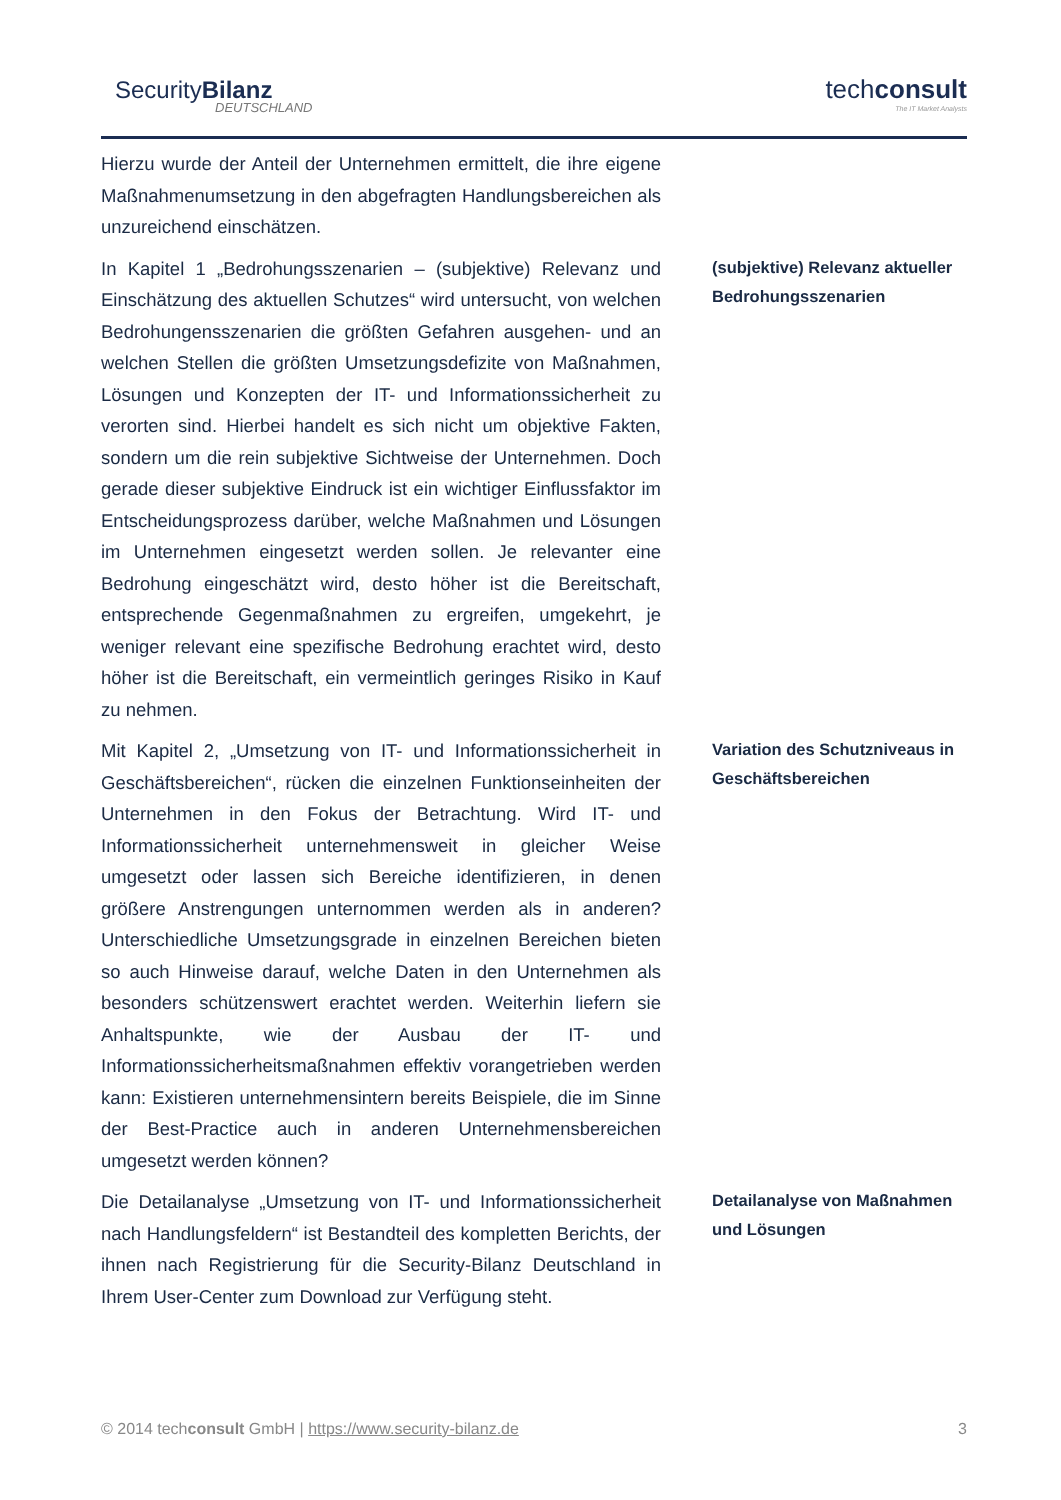SecurityBilanz
DEUTSCHLAND
techconsult
The IT Market Analysts
Hierzu wurde der Anteil der Unternehmen ermittelt, die ihre eigene Maßnahmenumsetzung in den abgefragten Handlungsbereichen als unzureichend einschätzen.
In Kapitel 1 „Bedrohungsszenarien – (subjektive) Relevanz und Einschätzung des aktuellen Schutzes“ wird untersucht, von welchen Bedrohungensszenarien die größten Gefahren ausgehen- und an welchen Stellen die größten Umsetzungsdefizite von Maßnahmen, Lösungen und Konzepten der IT- und Informationssicherheit zu verorten sind. Hierbei handelt es sich nicht um objektive Fakten, sondern um die rein subjektive Sichtweise der Unternehmen. Doch gerade dieser subjektive Eindruck ist ein wichtiger Einflussfaktor im Entscheidungsprozess darüber, welche Maßnahmen und Lösungen im Unternehmen eingesetzt werden sollen. Je relevanter eine Bedrohung eingeschätzt wird, desto höher ist die Bereitschaft, entsprechende Gegenmaßnahmen zu ergreifen, umgekehrt, je weniger relevant eine spezifische Bedrohung erachtet wird, desto höher ist die Bereitschaft, ein vermeintlich geringes Risiko in Kauf zu nehmen.
(subjektive) Relevanz aktueller Bedrohungsszenarien
Mit Kapitel 2, „Umsetzung von IT- und Informationssicherheit in Geschäftsbereichen“, rücken die einzelnen Funktionseinheiten der Unternehmen in den Fokus der Betrachtung. Wird IT- und Informationssicherheit unternehmensweit in gleicher Weise umgesetzt oder lassen sich Bereiche identifizieren, in denen größere Anstrengungen unternommen werden als in anderen? Unterschiedliche Umsetzungsgrade in einzelnen Bereichen bieten so auch Hinweise darauf, welche Daten in den Unternehmen als besonders schützenswert erachtet werden. Weiterhin liefern sie Anhaltspunkte, wie der Ausbau der IT- und Informationssicherheitsmaßnahmen effektiv vorangetrieben werden kann: Existieren unternehmensintern bereits Beispiele, die im Sinne der Best-Practice auch in anderen Unternehmensbereichen umgesetzt werden können?
Variation des Schutzniveaus in Geschäftsbereichen
Die Detailanalyse „Umsetzung von IT- und Informationssicherheit nach Handlungsfeldern“ ist Bestandteil des kompletten Berichts, der ihnen nach Registrierung für die Security-Bilanz Deutschland in Ihrem User-Center zum Download zur Verfügung steht.
Detailanalyse von Maßnahmen und Lösungen
© 2014 techconsult GmbH | https://www.security-bilanz.de 3